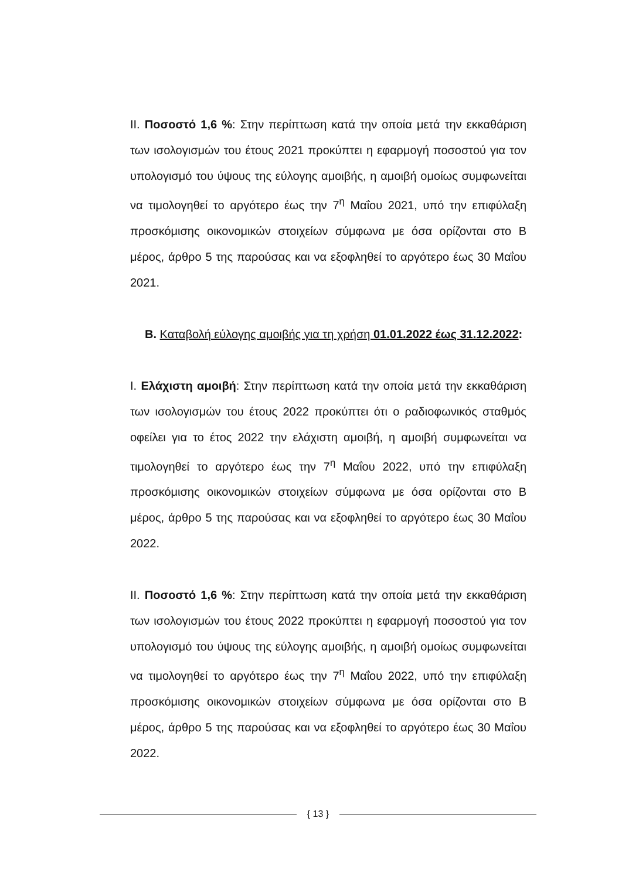II. Ποσοστό 1,6 %: Στην περίπτωση κατά την οποία μετά την εκκαθάριση των ισολογισμών του έτους 2021 προκύπτει η εφαρμογή ποσοστού για τον υπολογισμό του ύψους της εύλογης αμοιβής, η αμοιβή ομοίως συμφωνείται να τιμολογηθεί το αργότερο έως την 7<sup>η</sup> Μαΐου 2021, υπό την επιφύλαξη προσκόμισης οικονομικών στοιχείων σύμφωνα με όσα ορίζονται στο Β μέρος, άρθρο 5 της παρούσας και να εξοφληθεί το αργότερο έως 30 Μαΐου 2021.
Β. Καταβολή εύλογης αμοιβής για τη χρήση 01.01.2022 έως 31.12.2022:
I. Ελάχιστη αμοιβή: Στην περίπτωση κατά την οποία μετά την εκκαθάριση των ισολογισμών του έτους 2022 προκύπτει ότι ο ραδιοφωνικός σταθμός οφείλει για το έτος 2022 την ελάχιστη αμοιβή, η αμοιβή συμφωνείται να τιμολογηθεί το αργότερο έως την 7<sup>η</sup> Μαΐου 2022, υπό την επιφύλαξη προσκόμισης οικονομικών στοιχείων σύμφωνα με όσα ορίζονται στο Β μέρος, άρθρο 5 της παρούσας και να εξοφληθεί το αργότερο έως 30 Μαΐου 2022.
II. Ποσοστό 1,6 %: Στην περίπτωση κατά την οποία μετά την εκκαθάριση των ισολογισμών του έτους 2022 προκύπτει η εφαρμογή ποσοστού για τον υπολογισμό του ύψους της εύλογης αμοιβής, η αμοιβή ομοίως συμφωνείται να τιμολογηθεί το αργότερο έως την 7<sup>η</sup> Μαΐου 2022, υπό την επιφύλαξη προσκόμισης οικονομικών στοιχείων σύμφωνα με όσα ορίζονται στο Β μέρος, άρθρο 5 της παρούσας και να εξοφληθεί το αργότερο έως 30 Μαΐου 2022.
{ 13 }